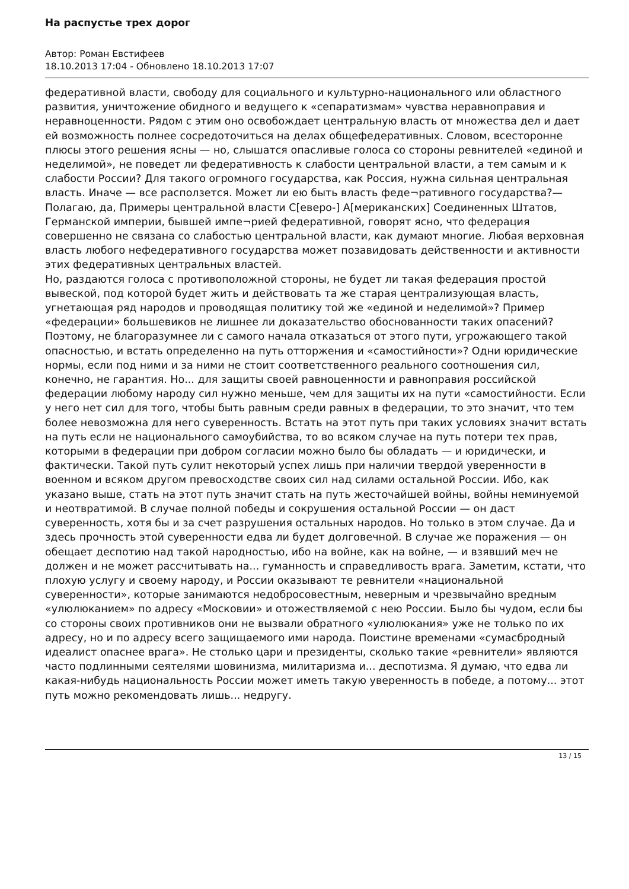На распустье трех дорог
Автор: Роман Евстифеев
18.10.2013 17:04 - Обновлено 18.10.2013 17:07
федеративной власти, свободу для социального и культурно-национального или областного развития, уничтожение обидного и ведущего к «сепаратизмам» чувства неравноправия и неравноценности. Рядом с этим оно освобождает центральную власть от множества дел и дает ей возможность полнее сосредоточиться на делах общефедеративных. Словом, всесторонне плюсы этого решения ясны — но, слышатся опасливые голоса со стороны ревнителей «единой и неделимой», не поведет ли федеративность к слабости центральной власти, а тем самым и к слабости России? Для такого огромного государства, как Россия, нужна сильная центральная власть. Иначе — все расползется. Может ли ею быть власть феде¬ративного государства?—Полагаю, да, Примеры центральной власти С[еверо-] А[мериканских] Соединенных Штатов, Германской империи, бывшей импе¬рией федеративной, говорят ясно, что федерация совершенно не связана со слабостью центральной власти, как думают многие. Любая верховная власть любого нефедеративного государства может позавидовать действенности и активности этих федеративных центральных властей.
Но, раздаются голоса с противоположной стороны, не будет ли такая федерация простой вывеской, под которой будет жить и действовать та же старая централизующая власть, угнетающая ряд народов и проводящая политику той же «единой и неделимой»? Пример «федерации» большевиков не лишнее ли доказательство обоснованности таких опасений? Поэтому, не благоразумнее ли с самого начала отказаться от этого пути, угрожающего такой опасностью, и встать определенно на путь отторжения и «самостийности»? Одни юридические нормы, если под ними и за ними не стоит соответственного реального соотношения сил, конечно, не гарантия. Но... для защиты своей равноценности и равноправия российской федерации любому народу сил нужно меньше, чем для защиты их на пути «самостийности. Если у него нет сил для того, чтобы быть равным среди равных в федерации, то это значит, что тем более невозможна для него суверенность. Встать на этот путь при таких условиях значит встать на путь если не национального самоубийства, то во всяком случае на путь потери тех прав, которыми в федерации при добром согласии можно было бы обладать — и юридически, и фактически. Такой путь сулит некоторый успех лишь при наличии твердой уверенности в военном и всяком другом превосходстве своих сил над силами остальной России. Ибо, как указано выше, стать на этот путь значит стать на путь жесточайшей войны, войны неминуемой и неотвратимой. В случае полной победы и сокрушения остальной России — он даст суверенность, хотя бы и за счет разрушения остальных народов. Но только в этом случае. Да и здесь прочность этой суверенности едва ли будет долговечной. В случае же поражения — он обещает деспотию над такой народностью, ибо на войне, как на войне, — и взявший меч не должен и не может рассчитывать на... гуманность и справедливость врага. Заметим, кстати, что плохую услугу и своему народу, и России оказывают те ревнители «национальной суверенности», которые занимаются недобросовестным, неверным и чрезвычайно вредным «улюлюканием» по адресу «Московии» и отожествляемой с нею России. Было бы чудом, если бы со стороны своих противников они не вызвали обратного «улюлюкания» уже не только по их адресу, но и по адресу всего защищаемого ими народа. Поистине временами «сумасбродный идеалист опаснее врага». Не столько цари и президенты, сколько такие «ревнители» являются часто подлинными сеятелями шовинизма, милитаризма и... деспотизма. Я думаю, что едва ли какая-нибудь национальность России может иметь такую уверенность в победе, а потому... этот путь можно рекомендовать лишь... недругу.
13 / 15